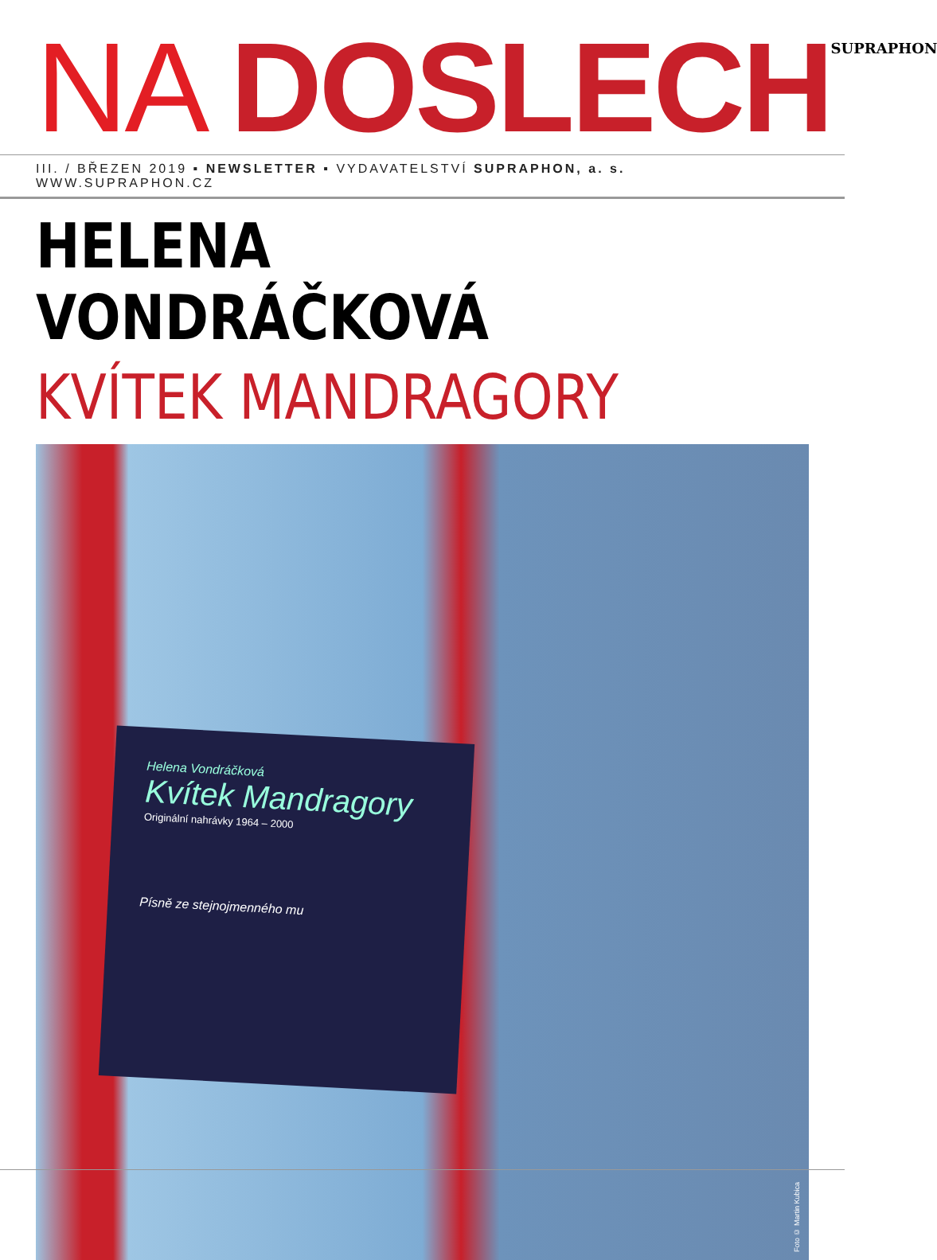NA DOSLECH SUPRAPHON
III. / BŘEZEN 2019 ▪ NEWSLETTER ▪ VYDAVATELSTVÍ SUPRAPHON, a. s. WWW.SUPRAPHON.CZ
HELENA VONDRÁČKOVÁ
KVÍTEK MANDRAGORY
Helena Vondráčková
Kvítek Mandragory
Originální nahrávky 1964 – 2000
Písně ze stejnojmenného mu
Foto © Martin Kubica